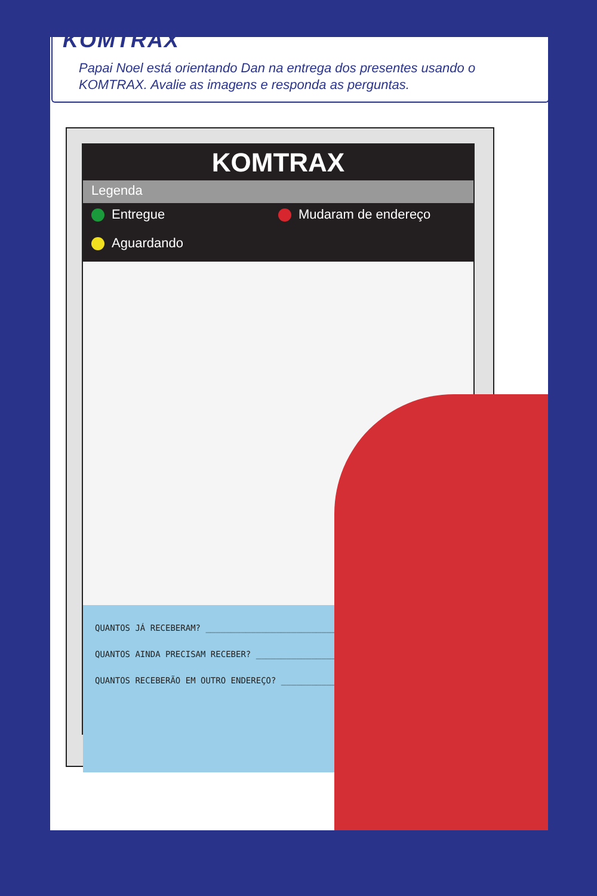KOMTRAX
Papai Noel está orientando Dan na entrega dos presentes usando o KOMTRAX. Avalie as imagens e responda as perguntas.
KOMTRAX
Legenda
Entregue
Mudaram de endereço
Aguardando
QUANTOS JÁ RECEBERAM? ____________________________
QUANTOS AINDA PRECISAM RECEBER? _______________________
QUANTOS RECEBERÃO EM OUTRO ENDEREÇO? ___________________